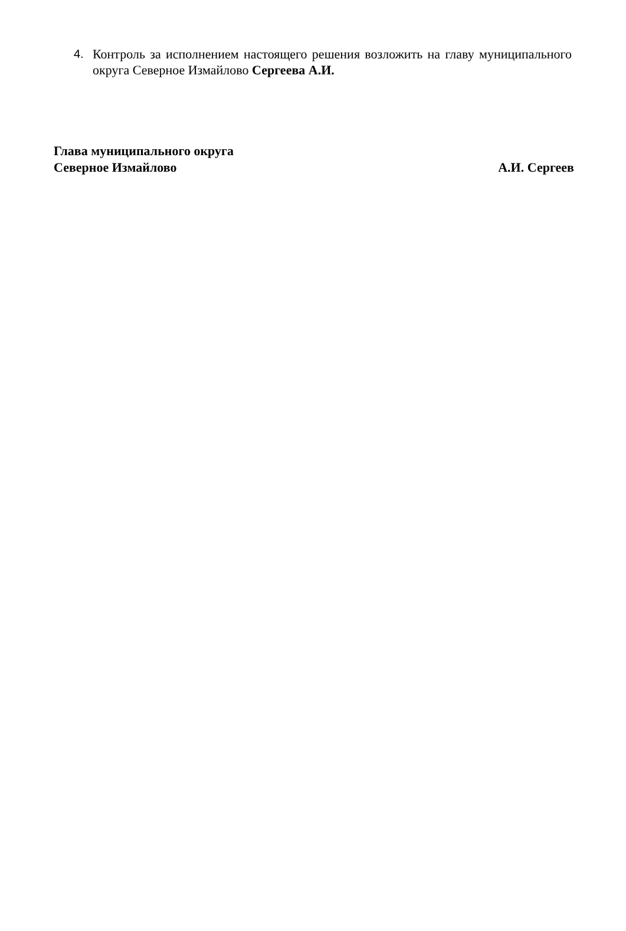4. Контроль за исполнением настоящего решения возложить на главу муниципального округа Северное Измайлово Сергеева А.И.
Глава муниципального округа
Северное Измайлово А.И. Сергеев